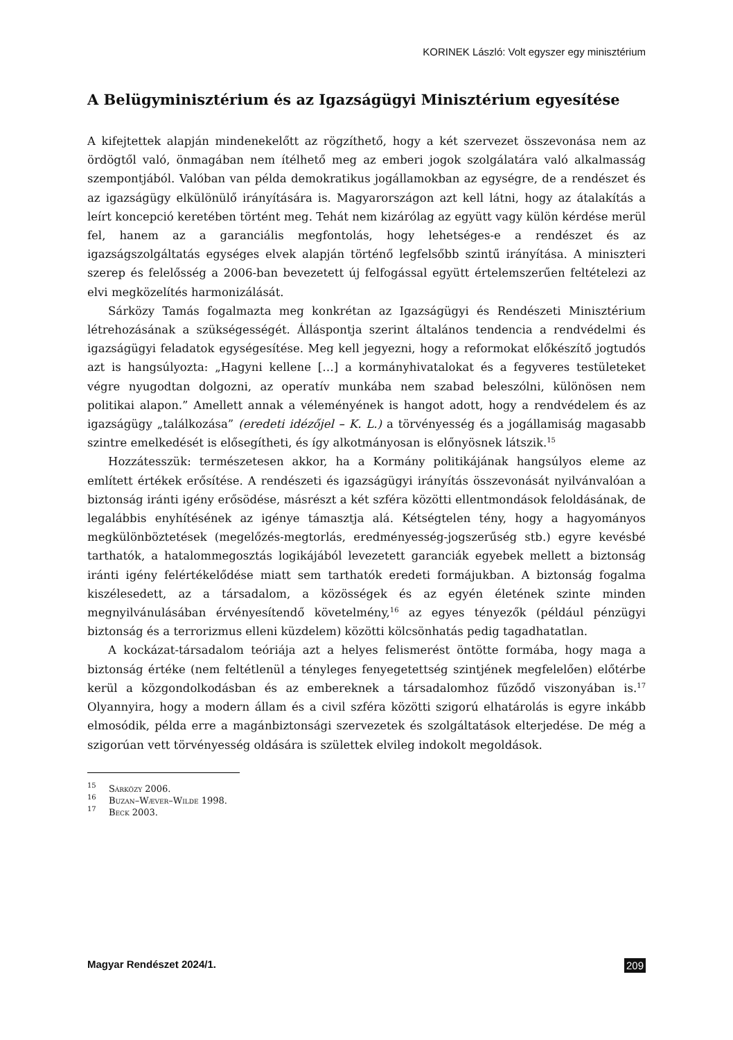KORINEK László: Volt egyszer egy minisztérium
A Belügyminisztérium és az Igazságügyi Minisztérium egyesítése
A kifejtettek alapján mindenekelőtt az rögzíthető, hogy a két szervezet összevonása nem az ördögtől való, önmagában nem ítélhető meg az emberi jogok szolgálatára való alkalmasság szempontjából. Valóban van példa demokratikus jogállamokban az egységre, de a rendészet és az igazságügy elkülönülő irányítására is. Magyarországon azt kell látni, hogy az átalakítás a leírt koncepció keretében történt meg. Tehát nem kizárólag az együtt vagy külön kérdése merül fel, hanem az a garanciális megfontolás, hogy lehetséges-e a rendészet és az igazságszolgáltatás egységes elvek alapján történő legfelsőbb szintű irányítása. A miniszteri szerep és felelősség a 2006-ban bevezetett új felfogással együtt értelemszerűen feltételezi az elvi megközelítés harmonizálását.
Sárközy Tamás fogalmazta meg konkrétan az Igazságügyi és Rendészeti Minisztérium létrehozásának a szükségességét. Álláspontja szerint általános tendencia a rendvédelmi és igazságügyi feladatok egységesítése. Meg kell jegyezni, hogy a reformokat előkészítő jogtudós azt is hangsúlyozta: „Hagyni kellene […] a kormányhivatalokat és a fegyveres testületeket végre nyugodtan dolgozni, az operatív munkába nem szabad beleszólni, különösen nem politikai alapon.” Amellett annak a véleményének is hangot adott, hogy a rendvédelem és az igazságügy „találkozása” (eredeti idézőjel – K. L.) a törvényesség és a jogállamiság magasabb szintre emelkedését is elősegítheti, és így alkotmányosan is előnyösnek látszik.<sup>15</sup>
Hozzátesszük: természetesen akkor, ha a Kormány politikájának hangsúlyos eleme az említett értékek erősítése. A rendészeti és igazságügyi irányítás összevonását nyilvánvalóan a biztonság iránti igény erősödése, másrészt a két szféra közötti ellentmondások feloldásának, de legalábbis enyhítésének az igénye támasztja alá. Kétségtelen tény, hogy a hagyományos megkülönböztetések (megelőzés-megtorlás, eredményesség-jogszerűség stb.) egyre kevésbé tarthatók, a hatalommegosztás logikájából levezetett garanciák egyebek mellett a biztonság iránti igény felértékelődése miatt sem tarthatók eredeti formájukban. A biztonság fogalma kiszélesedett, az a társadalom, a közösségek és az egyén életének szinte minden megnyilvánulásában érvényesítendő követelmény,<sup>16</sup> az egyes tényezők (például pénzügyi biztonság és a terrorizmus elleni küzdelem) közötti kölcsönhatás pedig tagadhatatlan.
A kockázat-társadalom teóriája azt a helyes felismerést öntötte formába, hogy maga a biztonság értéke (nem feltétlenül a tényleges fenyegetettség szintjének megfelelően) előtérbe kerül a közgondolkodásban és az embereknek a társadalomhoz fűződő viszonyában is.<sup>17</sup> Olyannyira, hogy a modern állam és a civil szféra közötti szigorú elhatárolás is egyre inkább elmosódik, példa erre a magánbiztonsági szervezetek és szolgáltatások elterjedése. De még a szigorúan vett törvényesség oldására is születtek elvileg indokolt megoldások.
<sup>15</sup> Sárközy 2006.
<sup>16</sup> Buzan–Wæver–Wilde 1998.
<sup>17</sup> Beck 2003.
Magyar Rendészet 2024/1. 209